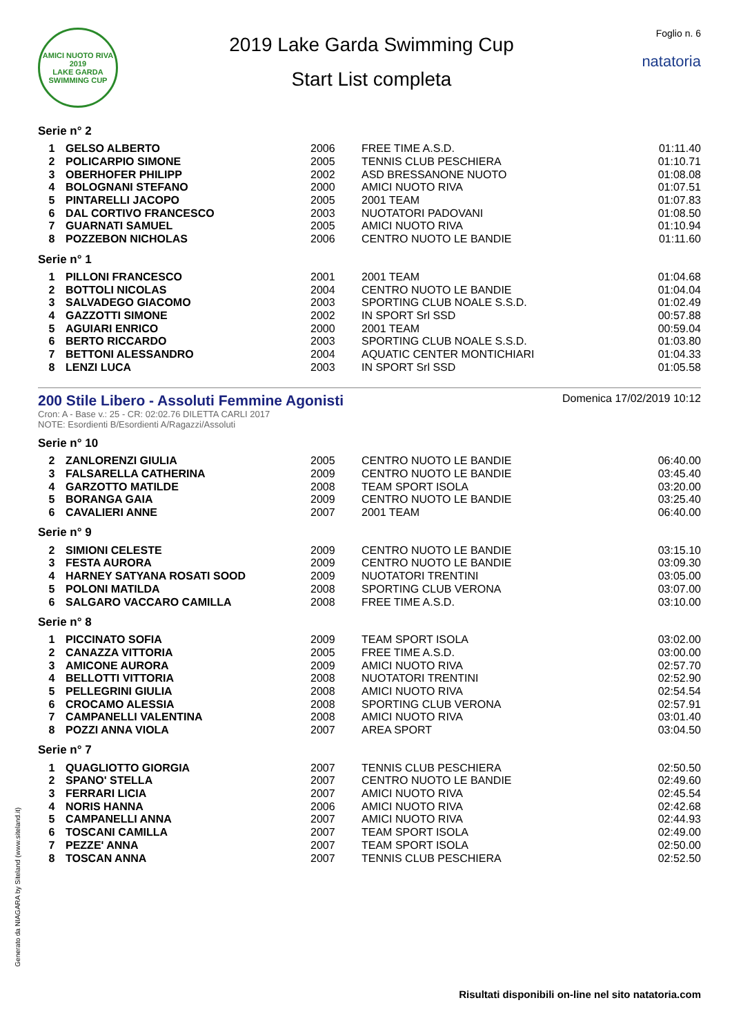AMICI NUOTO RIVA
2019
LAKE GARDA SWIMMING CUP
2019 Lake Garda Swimming Cup
Start List completa
Foglio n. 6
natatoria
Serie n° 2
| 1 | GELSO ALBERTO | 2006 | FREE TIME A.S.D. | 01:11.40 |
| 2 | POLICARPIO SIMONE | 2005 | TENNIS CLUB PESCHIERA | 01:10.71 |
| 3 | OBERHOFER PHILIPP | 2002 | ASD BRESSANONE NUOTO | 01:08.08 |
| 4 | BOLOGNANI STEFANO | 2000 | AMICI NUOTO RIVA | 01:07.51 |
| 5 | PINTARELLI JACOPO | 2005 | 2001 TEAM | 01:07.83 |
| 6 | DAL CORTIVO FRANCESCO | 2003 | NUOTATORI PADOVANI | 01:08.50 |
| 7 | GUARNATI SAMUEL | 2005 | AMICI NUOTO RIVA | 01:10.94 |
| 8 | POZZEBON NICHOLAS | 2006 | CENTRO NUOTO LE BANDIE | 01:11.60 |
Serie n° 1
| 1 | PILLONI FRANCESCO | 2001 | 2001 TEAM | 01:04.68 |
| 2 | BOTTOLI NICOLAS | 2004 | CENTRO NUOTO LE BANDIE | 01:04.04 |
| 3 | SALVADEGO GIACOMO | 2003 | SPORTING CLUB NOALE S.S.D. | 01:02.49 |
| 4 | GAZZOTTI SIMONE | 2002 | IN SPORT Srl SSD | 00:57.88 |
| 5 | AGUIARI ENRICO | 2000 | 2001 TEAM | 00:59.04 |
| 6 | BERTO RICCARDO | 2003 | SPORTING CLUB NOALE S.S.D. | 01:03.80 |
| 7 | BETTONI ALESSANDRO | 2004 | AQUATIC CENTER MONTICHIARI | 01:04.33 |
| 8 | LENZI LUCA | 2003 | IN SPORT Srl SSD | 01:05.58 |
200 Stile Libero - Assoluti Femmine Agonisti
Domenica 17/02/2019 10:12
Cron: A - Base v.: 25 - CR: 02:02.76 DILETTA CARLI 2017
NOTE: Esordienti B/Esordienti A/Ragazzi/Assoluti
Serie n° 10
| 2 | ZANLORENZI GIULIA | 2005 | CENTRO NUOTO LE BANDIE | 06:40.00 |
| 3 | FALSARELLA CATHERINA | 2009 | CENTRO NUOTO LE BANDIE | 03:45.40 |
| 4 | GARZOTTO MATILDE | 2008 | TEAM SPORT ISOLA | 03:20.00 |
| 5 | BORANGA GAIA | 2009 | CENTRO NUOTO LE BANDIE | 03:25.40 |
| 6 | CAVALIERI ANNE | 2007 | 2001 TEAM | 06:40.00 |
Serie n° 9
| 2 | SIMIONI CELESTE | 2009 | CENTRO NUOTO LE BANDIE | 03:15.10 |
| 3 | FESTA AURORA | 2009 | CENTRO NUOTO LE BANDIE | 03:09.30 |
| 4 | HARNEY SATYANA ROSATI SOOD | 2009 | NUOTATORI TRENTINI | 03:05.00 |
| 5 | POLONI MATILDA | 2008 | SPORTING CLUB VERONA | 03:07.00 |
| 6 | SALGARO VACCARO CAMILLA | 2008 | FREE TIME A.S.D. | 03:10.00 |
Serie n° 8
| 1 | PICCINATO SOFIA | 2009 | TEAM SPORT ISOLA | 03:02.00 |
| 2 | CANAZZA VITTORIA | 2005 | FREE TIME A.S.D. | 03:00.00 |
| 3 | AMICONE AURORA | 2009 | AMICI NUOTO RIVA | 02:57.70 |
| 4 | BELLOTTI VITTORIA | 2008 | NUOTATORI TRENTINI | 02:52.90 |
| 5 | PELLEGRINI GIULIA | 2008 | AMICI NUOTO RIVA | 02:54.54 |
| 6 | CROCAMO ALESSIA | 2008 | SPORTING CLUB VERONA | 02:57.91 |
| 7 | CAMPANELLI VALENTINA | 2008 | AMICI NUOTO RIVA | 03:01.40 |
| 8 | POZZI ANNA VIOLA | 2007 | AREA SPORT | 03:04.50 |
Serie n° 7
| 1 | QUAGLIOTTO GIORGIA | 2007 | TENNIS CLUB PESCHIERA | 02:50.50 |
| 2 | SPANO' STELLA | 2007 | CENTRO NUOTO LE BANDIE | 02:49.60 |
| 3 | FERRARI LICIA | 2007 | AMICI NUOTO RIVA | 02:45.54 |
| 4 | NORIS HANNA | 2006 | AMICI NUOTO RIVA | 02:42.68 |
| 5 | CAMPANELLI ANNA | 2007 | AMICI NUOTO RIVA | 02:44.93 |
| 6 | TOSCANI CAMILLA | 2007 | TEAM SPORT ISOLA | 02:49.00 |
| 7 | PEZZE' ANNA | 2007 | TEAM SPORT ISOLA | 02:50.00 |
| 8 | TOSCAN ANNA | 2007 | TENNIS CLUB PESCHIERA | 02:52.50 |
Generato da NIAGARA by Siteland (www.siteland.it)
Risultati disponibili on-line nel sito natatoria.com